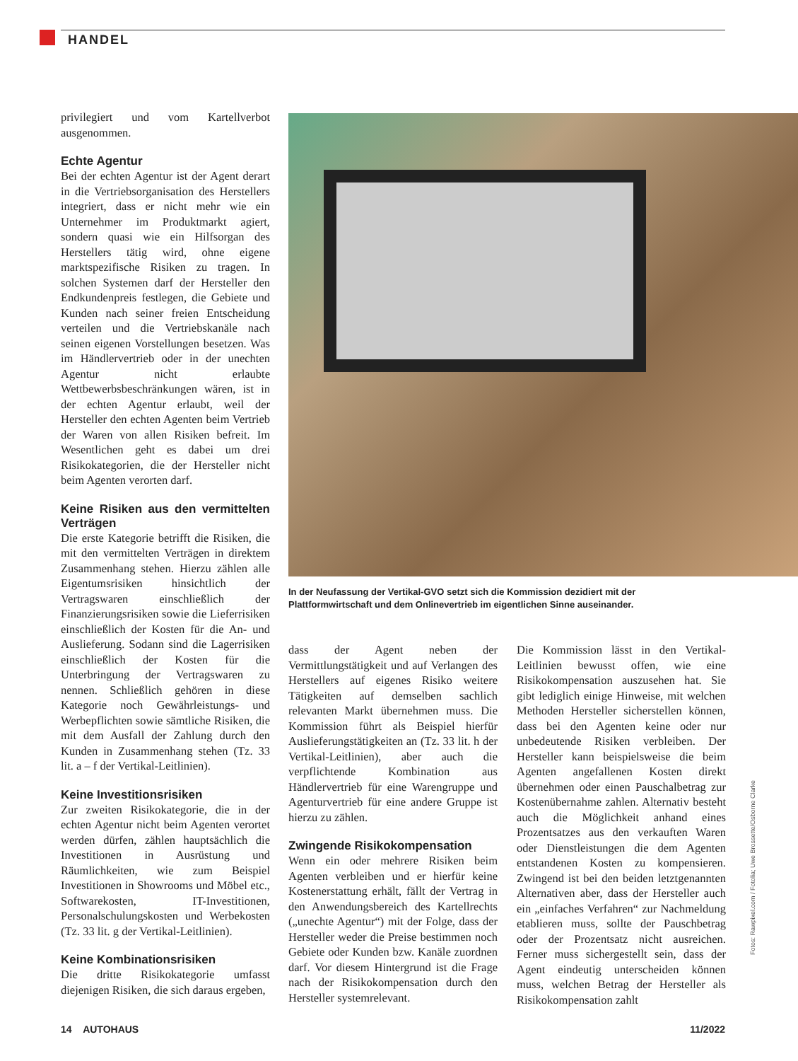HANDEL
privilegiert und vom Kartellverbot ausgenommen.
Echte Agentur
Bei der echten Agentur ist der Agent derart in die Vertriebsorganisation des Herstellers integriert, dass er nicht mehr wie ein Unternehmer im Produktmarkt agiert, sondern quasi wie ein Hilfsorgan des Herstellers tätig wird, ohne eigene marktspezifische Risiken zu tragen. In solchen Systemen darf der Hersteller den Endkundenpreis festlegen, die Gebiete und Kunden nach seiner freien Entscheidung verteilen und die Vertriebskanäle nach seinen eigenen Vorstellungen besetzen. Was im Händlervertrieb oder in der unechten Agentur nicht erlaubte Wettbewerbsbeschränkungen wären, ist in der echten Agentur erlaubt, weil der Hersteller den echten Agenten beim Vertrieb der Waren von allen Risiken befreit. Im Wesentlichen geht es dabei um drei Risikokategorien, die der Hersteller nicht beim Agenten verorten darf.
Keine Risiken aus den vermittelten Verträgen
Die erste Kategorie betrifft die Risiken, die mit den vermittelten Verträgen in direktem Zusammenhang stehen. Hierzu zählen alle Eigentumsrisiken hinsichtlich der Vertragswaren einschließlich der Finanzierungsrisiken sowie die Lieferrisiken einschließlich der Kosten für die An- und Auslieferung. Sodann sind die Lagerrisiken einschließlich der Kosten für die Unterbringung der Vertragswaren zu nennen. Schließlich gehören in diese Kategorie noch Gewährleistungs- und Werbepflichten sowie sämtliche Risiken, die mit dem Ausfall der Zahlung durch den Kunden in Zusammenhang stehen (Tz. 33 lit. a – f der Vertikal-Leitlinien).
Keine Investitionsrisiken
Zur zweiten Risikokategorie, die in der echten Agentur nicht beim Agenten verortet werden dürfen, zählen hauptsächlich die Investitionen in Ausrüstung und Räumlichkeiten, wie zum Beispiel Investitionen in Showrooms und Möbel etc., Softwarekosten, IT-Investitionen, Personalschulungskosten und Werbekosten (Tz. 33 lit. g der Vertikal-Leitlinien).
Keine Kombinationsrisiken
Die dritte Risikokategorie umfasst diejenigen Risiken, die sich daraus ergeben,
In der Neufassung der Vertikal-GVO setzt sich die Kommission dezidiert mit der Plattformwirtschaft und dem Onlinevertrieb im eigentlichen Sinne auseinander.
dass der Agent neben der Vermittlungstätigkeit und auf Verlangen des Herstellers auf eigenes Risiko weitere Tätigkeiten auf demselben sachlich relevanten Markt übernehmen muss. Die Kommission führt als Beispiel hierfür Auslieferungstätigkeiten an (Tz. 33 lit. h der Vertikal-Leitlinien), aber auch die verpflichtende Kombination aus Händlervertrieb für eine Warengruppe und Agenturvertrieb für eine andere Gruppe ist hierzu zu zählen.
Zwingende Risikokompensation
Wenn ein oder mehrere Risiken beim Agenten verbleiben und er hierfür keine Kostenerstattung erhält, fällt der Vertrag in den Anwendungsbereich des Kartellrechts („unechte Agentur“) mit der Folge, dass der Hersteller weder die Preise bestimmen noch Gebiete oder Kunden bzw. Kanäle zuordnen darf. Vor diesem Hintergrund ist die Frage nach der Risikokompensation durch den Hersteller systemrelevant.
Die Kommission lässt in den Vertikal-Leitlinien bewusst offen, wie eine Risikokompensation auszusehen hat. Sie gibt lediglich einige Hinweise, mit welchen Methoden Hersteller sicherstellen können, dass bei den Agenten keine oder nur unbedeutende Risiken verbleiben. Der Hersteller kann beispielsweise die beim Agenten angefallenen Kosten direkt übernehmen oder einen Pauschalbetrag zur Kostenübernahme zahlen. Alternativ besteht auch die Möglichkeit anhand eines Prozentsatzes aus den verkauften Waren oder Dienstleistungen die dem Agenten entstandenen Kosten zu kompensieren. Zwingend ist bei den beiden letztgenannten Alternativen aber, dass der Hersteller auch ein „einfaches Verfahren“ zur Nachmeldung etablieren muss, sollte der Pauschbetrag oder der Prozentsatz nicht ausreichen. Ferner muss sichergestellt sein, dass der Agent eindeutig unterscheiden können muss, welchen Betrag der Hersteller als Risikokompensation zahlt
Fotos: Rawpixel.com / Fotolia; Uwe Brossette/Osborne Clarke
14 AUTOHAUS 11/2022